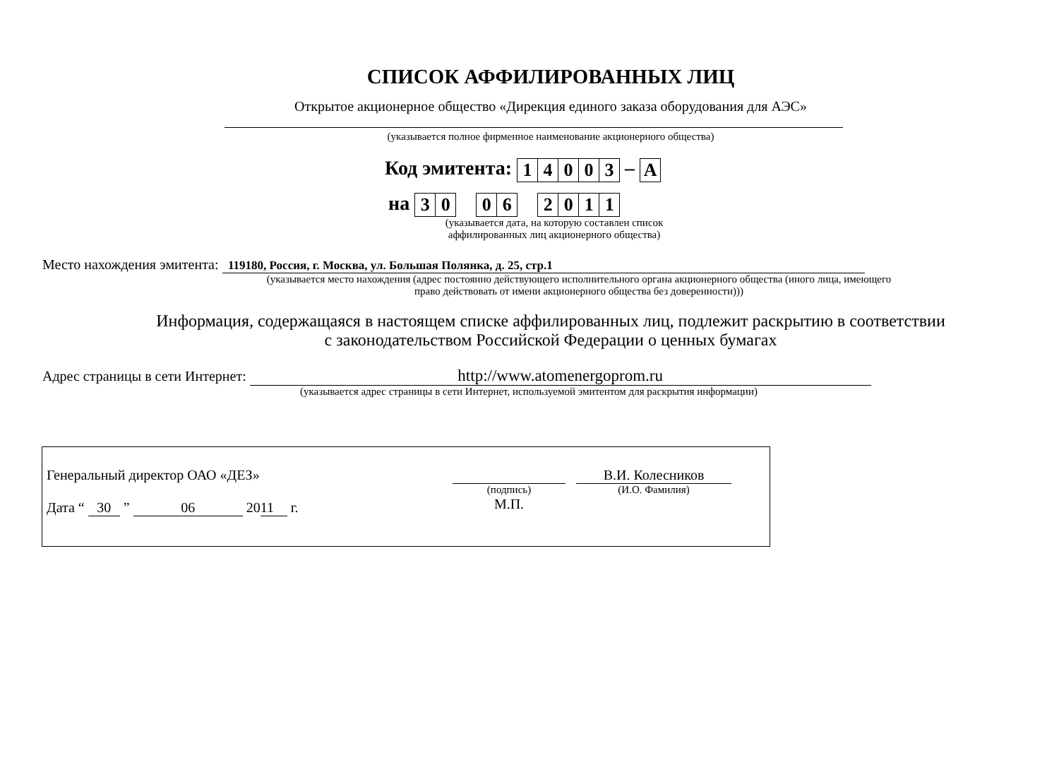СПИСОК АФФИЛИРОВАННЫХ ЛИЦ
Открытое акционерное общество «Дирекция единого заказа оборудования для АЭС»
(указывается полное фирменное наименование акционерного общества)
Код эмитента:
| 1 | 4 | 0 | 0 | 3 |
–
| A |
на
| 3 | 0 |
| 0 | 6 |
| 2 | 0 | 1 | 1 |
(указывается дата, на которую составлен список аффилированных лиц акционерного общества)
Место нахождения эмитента: 119180, Россия, г. Москва, ул. Большая Полянка, д. 25, стр.1
(указывается место нахождения (адрес постоянно действующего исполнительного органа акционерного общества (иного лица, имеющего право действовать от имени акционерного общества без доверенности)))
Информация, содержащаяся в настоящем списке аффилированных лиц, подлежит раскрытию в соответствии
с законодательством Российской Федерации о ценных бумагах
Адрес страницы в сети Интернет: http://www.atomenergoprom.ru
(указывается адрес страницы в сети Интернет, используемой эмитентом для раскрытия информации)
Генеральный директор ОАО «ДЕЗ»
Дата “ 30 ” 06 20 11 г.
(подпись)
М.П.
В.И. Колесников
(И.О. Фамилия)